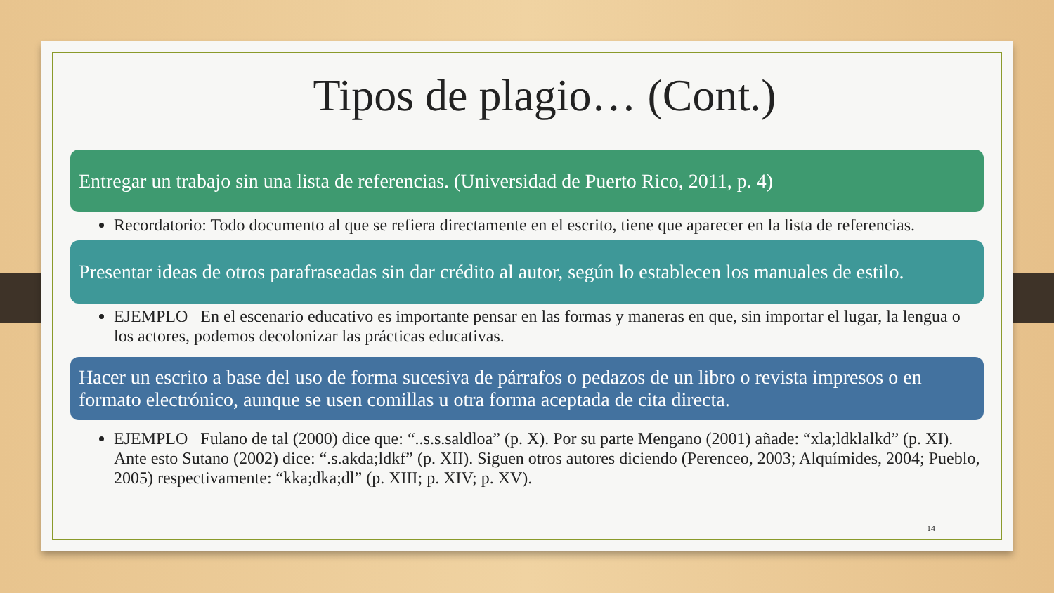Tipos de plagio… (Cont.)
Entregar un trabajo sin una lista de referencias. (Universidad de Puerto Rico, 2011, p. 4)
Recordatorio: Todo documento al que se refiera directamente en el escrito, tiene que aparecer en la lista de referencias.
Presentar ideas de otros parafraseadas sin dar crédito al autor, según lo establecen los manuales de estilo.
EJEMPLO En el escenario educativo es importante pensar en las formas y maneras en que, sin importar el lugar, la lengua o los actores, podemos decolonizar las prácticas educativas.
Hacer un escrito a base del uso de forma sucesiva de párrafos o pedazos de un libro o revista impresos o en formato electrónico, aunque se usen comillas u otra forma aceptada de cita directa.
EJEMPLO Fulano de tal (2000) dice que: “..s.s.saldloa” (p. X). Por su parte Mengano (2001) añade: “xla;ldklalkd” (p. XI). Ante esto Sutano (2002) dice: “.s.akda;ldkf” (p. XII). Siguen otros autores diciendo (Perenceo, 2003; Alquímides, 2004; Pueblo, 2005) respectivamente: “kka;dka;dl” (p. XIII; p. XIV; p. XV).
14